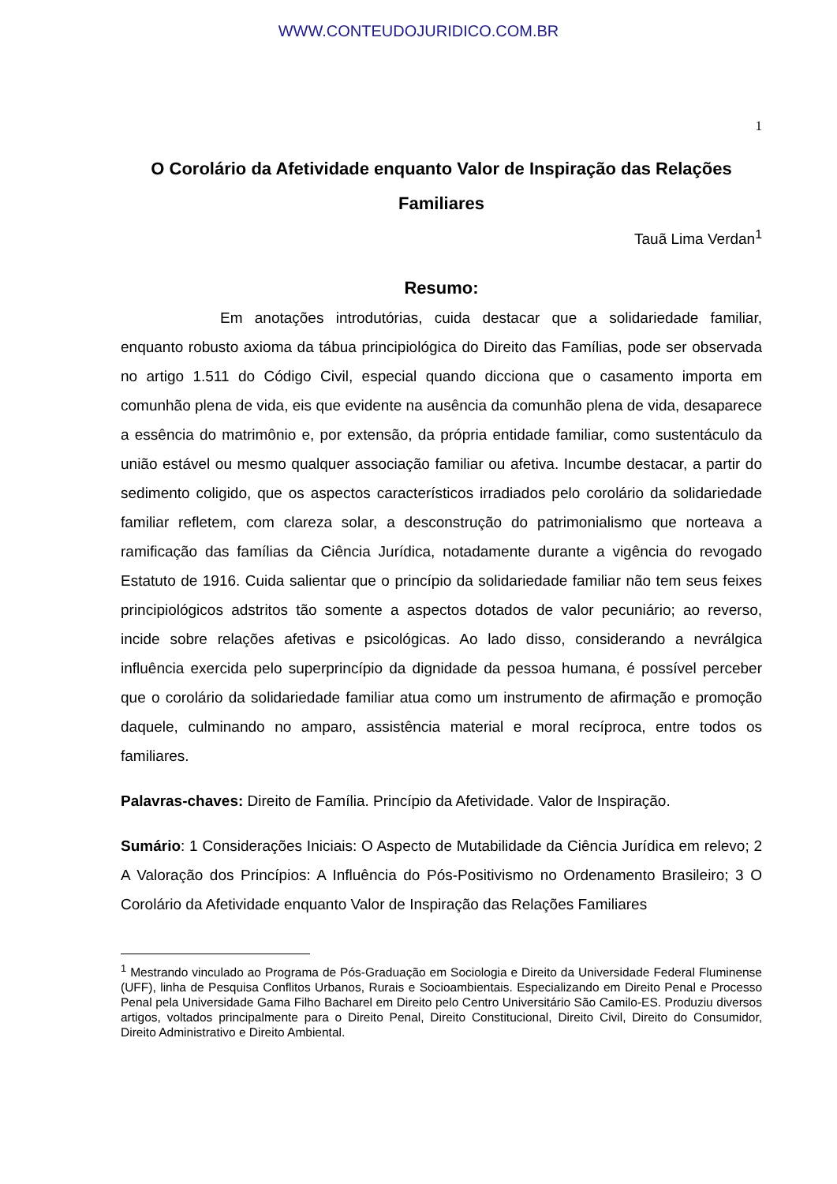WWW.CONTEUDOJURIDICO.COM.BR
1
O Corolário da Afetividade enquanto Valor de Inspiração das Relações Familiares
Tauã Lima Verdan<sup>1</sup>
Resumo:
Em anotações introdutórias, cuida destacar que a solidariedade familiar, enquanto robusto axioma da tábua principiológica do Direito das Famílias, pode ser observada no artigo 1.511 do Código Civil, especial quando dicciona que o casamento importa em comunhão plena de vida, eis que evidente na ausência da comunhão plena de vida, desaparece a essência do matrimônio e, por extensão, da própria entidade familiar, como sustentáculo da união estável ou mesmo qualquer associação familiar ou afetiva. Incumbe destacar, a partir do sedimento coligido, que os aspectos característicos irradiados pelo corolário da solidariedade familiar refletem, com clareza solar, a desconstrução do patrimonialismo que norteava a ramificação das famílias da Ciência Jurídica, notadamente durante a vigência do revogado Estatuto de 1916. Cuida salientar que o princípio da solidariedade familiar não tem seus feixes principiológicos adstritos tão somente a aspectos dotados de valor pecuniário; ao reverso, incide sobre relações afetivas e psicológicas. Ao lado disso, considerando a nevrálgica influência exercida pelo superprincípio da dignidade da pessoa humana, é possível perceber que o corolário da solidariedade familiar atua como um instrumento de afirmação e promoção daquele, culminando no amparo, assistência material e moral recíproca, entre todos os familiares.
Palavras-chaves: Direito de Família. Princípio da Afetividade. Valor de Inspiração.
Sumário: 1 Considerações Iniciais: O Aspecto de Mutabilidade da Ciência Jurídica em relevo; 2 A Valoração dos Princípios: A Influência do Pós-Positivismo no Ordenamento Brasileiro; 3 O Corolário da Afetividade enquanto Valor de Inspiração das Relações Familiares
<sup>1</sup> Mestrando vinculado ao Programa de Pós-Graduação em Sociologia e Direito da Universidade Federal Fluminense (UFF), linha de Pesquisa Conflitos Urbanos, Rurais e Socioambientais. Especializando em Direito Penal e Processo Penal pela Universidade Gama Filho Bacharel em Direito pelo Centro Universitário São Camilo-ES. Produziu diversos artigos, voltados principalmente para o Direito Penal, Direito Constitucional, Direito Civil, Direito do Consumidor, Direito Administrativo e Direito Ambiental.